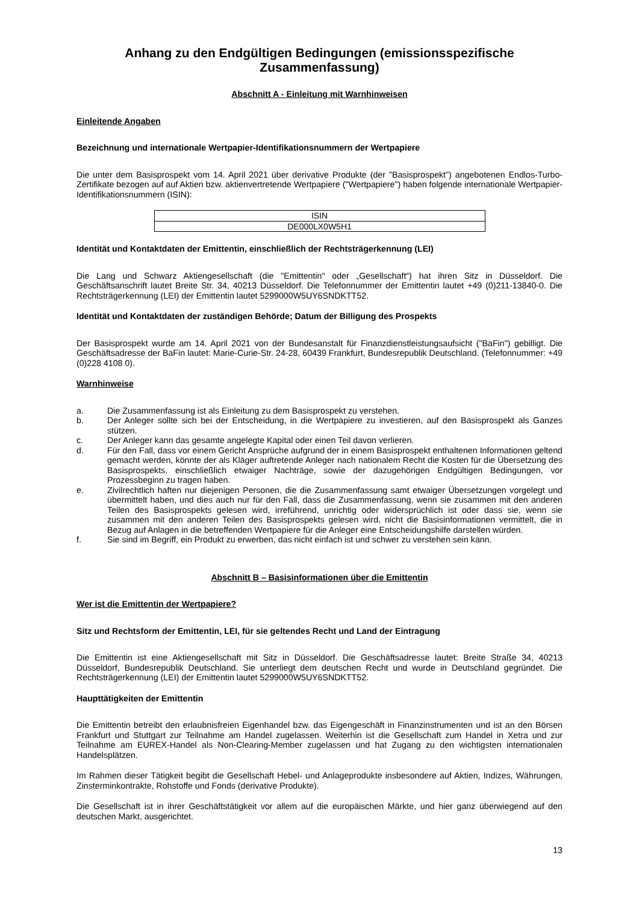Anhang zu den Endgültigen Bedingungen (emissionsspezifische Zusammenfassung)
Abschnitt A - Einleitung mit Warnhinweisen
Einleitende Angaben
Bezeichnung und internationale Wertpapier-Identifikationsnummern der Wertpapiere
Die unter dem Basisprospekt vom 14. April 2021 über derivative Produkte (der "Basisprospekt") angebotenen Endlos-Turbo-Zertifikate bezogen auf auf Aktien bzw. aktienvertretende Wertpapiere ("Wertpapiere") haben folgende internationale Wertpapier-Identifikationsnummern (ISIN):
| ISIN |
| DE000LX0W5H1 |
Identität und Kontaktdaten der Emittentin, einschließlich der Rechtsträgerkennung (LEI)
Die Lang und Schwarz Aktiengesellschaft (die "Emittentin" oder „Gesellschaft“) hat ihren Sitz in Düsseldorf. Die Geschäftsanschrift lautet Breite Str. 34, 40213 Düsseldorf. Die Telefonnummer der Emittentin lautet +49 (0)211-13840-0. Die Rechtsträgerkennung (LEI) der Emittentin lautet 5299000W5UY6SNDKTT52.
Identität und Kontaktdaten der zuständigen Behörde; Datum der Billigung des Prospekts
Der Basisprospekt wurde am 14. April 2021 von der Bundesanstalt für Finanzdienstleistungsaufsicht ("BaFin") gebilligt. Die Geschäftsadresse der BaFin lautet: Marie-Curie-Str. 24-28, 60439 Frankfurt, Bundesrepublik Deutschland. (Telefonnummer: +49 (0)228 4108 0).
Warnhinweise
a. Die Zusammenfassung ist als Einleitung zu dem Basisprospekt zu verstehen.
b. Der Anleger sollte sich bei der Entscheidung, in die Wertpapiere zu investieren, auf den Basisprospekt als Ganzes stützen.
c. Der Anleger kann das gesamte angelegte Kapital oder einen Teil davon verlieren.
d. Für den Fall, dass vor einem Gericht Ansprüche aufgrund der in einem Basisprospekt enthaltenen Informationen geltend gemacht werden, könnte der als Kläger auftretende Anleger nach nationalem Recht die Kosten für die Übersetzung des Basisprospekts, einschließlich etwaiger Nachträge, sowie der dazugehörigen Endgültigen Bedingungen, vor Prozessbeginn zu tragen haben.
e. Zivilrechtlich haften nur diejenigen Personen, die die Zusammenfassung samt etwaiger Übersetzungen vorgelegt und übermittelt haben, und dies auch nur für den Fall, dass die Zusammenfassung, wenn sie zusammen mit den anderen Teilen des Basisprospekts gelesen wird, irreführend, unrichtig oder widersprüchlich ist oder dass sie, wenn sie zusammen mit den anderen Teilen des Basisprospekts gelesen wird, nicht die Basisinformationen vermittelt, die in Bezug auf Anlagen in die betreffenden Wertpapiere für die Anleger eine Entscheidungshilfe darstellen würden.
f. Sie sind im Begriff, ein Produkt zu erwerben, das nicht einfach ist und schwer zu verstehen sein kann.
Abschnitt B – Basisinformationen über die Emittentin
Wer ist die Emittentin der Wertpapiere?
Sitz und Rechtsform der Emittentin, LEI, für sie geltendes Recht und Land der Eintragung
Die Emittentin ist eine Aktiengesellschaft mit Sitz in Düsseldorf. Die Geschäftsadresse lautet: Breite Straße 34, 40213 Düsseldorf, Bundesrepublik Deutschland. Sie unterliegt dem deutschen Recht und wurde in Deutschland gegründet. Die Rechtsträgerkennung (LEI) der Emittentin lautet 5299000W5UY6SNDKTT52.
Haupttätigkeiten der Emittentin
Die Emittentin betreibt den erlaubnisfreien Eigenhandel bzw. das Eigengeschäft in Finanzinstrumenten und ist an den Börsen Frankfurt und Stuttgart zur Teilnahme am Handel zugelassen. Weiterhin ist die Gesellschaft zum Handel in Xetra und zur Teilnahme am EUREX-Handel als Non-Clearing-Member zugelassen und hat Zugang zu den wichtigsten internationalen Handelsplätzen.
Im Rahmen dieser Tätigkeit begibt die Gesellschaft Hebel- und Anlageprodukte insbesondere auf Aktien, Indizes, Währungen, Zinsterminkontrakte, Rohstoffe und Fonds (derivative Produkte).
Die Gesellschaft ist in ihrer Geschäftstätigkeit vor allem auf die europäischen Märkte, und hier ganz überwiegend auf den deutschen Markt, ausgerichtet.
13